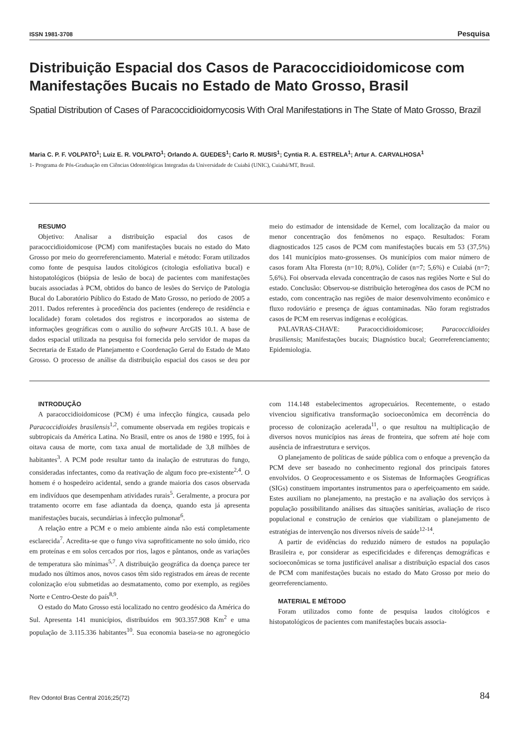ISSN 1981-3708 Pesquisa
Distribuição Espacial dos Casos de Paracoccidioidomicose com Manifestações Bucais no Estado de Mato Grosso, Brasil
Spatial Distribution of Cases of Paracoccidioidomycosis With Oral Manifestations in The State of Mato Grosso, Brazil
Maria C. P. F. VOLPATO<sup>1</sup>; Luiz E. R. VOLPATO<sup>1</sup>; Orlando A. GUEDES<sup>1</sup>; Carlo R. MUSIS<sup>1</sup>; Cyntia R. A. ESTRELA<sup>1</sup>; Artur A. CARVALHOSA<sup>1</sup>
1- Programa de Pós-Graduação em Ciências Odontológicas Integradas da Universidade de Cuiabá (UNIC), Cuiabá/MT, Brasil.
RESUMO
Objetivo: Analisar a distribuição espacial dos casos de paracoccidioidomicose (PCM) com manifestações bucais no estado do Mato Grosso por meio do georreferenciamento. Material e método: Foram utilizados como fonte de pesquisa laudos citológicos (citologia esfoliativa bucal) e histopatológicos (biópsia de lesão de boca) de pacientes com manifestações bucais associadas à PCM, obtidos do banco de lesões do Serviço de Patologia Bucal do Laboratório Público do Estado de Mato Grosso, no período de 2005 a 2011. Dados referentes à procedência dos pacientes (endereço de residência e localidade) foram coletados dos registros e incorporados ao sistema de informações geográficas com o auxílio do software ArcGIS 10.1. A base de dados espacial utilizada na pesquisa foi fornecida pelo servidor de mapas da Secretaria de Estado de Planejamento e Coordenação Geral do Estado de Mato Grosso. O processo de análise da distribuição espacial dos casos se deu por meio do estimador de intensidade de Kernel, com localização da maior ou menor concentração dos fenômenos no espaço. Resultados: Foram diagnosticados 125 casos de PCM com manifestações bucais em 53 (37,5%) dos 141 municípios mato-grossenses. Os municípios com maior número de casos foram Alta Floresta (n=10; 8,0%), Colíder (n=7; 5,6%) e Cuiabá (n=7; 5,6%). Foi observada elevada concentração de casos nas regiões Norte e Sul do estado. Conclusão: Observou-se distribuição heterogênea dos casos de PCM no estado, com concentração nas regiões de maior desenvolvimento econômico e fluxo rodoviário e presença de águas contaminadas. Não foram registrados casos de PCM em reservas indígenas e ecológicas.
PALAVRAS-CHAVE: Paracoccidioidomicose; Paracoccidioides brasiliensis; Manifestações bucais; Diagnóstico bucal; Georreferenciamento; Epidemiologia.
INTRODUÇÃO
A paracoccidioidomicose (PCM) é uma infecção fúngica, causada pelo Paracoccidioides brasilensis<sup>1,2</sup>, comumente observada em regiões tropicais e subtropicais da América Latina. No Brasil, entre os anos de 1980 e 1995, foi à oitava causa de morte, com taxa anual de mortalidade de 3,8 milhões de habitantes<sup>3</sup>. A PCM pode resultar tanto da inalação de estruturas do fungo, consideradas infectantes, como da reativação de algum foco pre-existente<sup>2,4</sup>. O homem é o hospedeiro acidental, sendo a grande maioria dos casos observada em indivíduos que desempenham atividades rurais<sup>5</sup>. Geralmente, a procura por tratamento ocorre em fase adiantada da doença, quando esta já apresenta manifestações bucais, secundárias à infecção pulmonar<sup>6</sup>.
A relação entre a PCM e o meio ambiente ainda não está completamente esclarecida<sup>7</sup>. Acredita-se que o fungo viva saprofiticamente no solo úmido, rico em proteínas e em solos cercados por rios, lagos e pântanos, onde as variações de temperatura são mínimas<sup>5,7</sup>. A distribuição geográfica da doença parece ter mudado nos últimos anos, novos casos têm sido registrados em áreas de recente colonização e/ou submetidas ao desmatamento, como por exemplo, as regiões Norte e Centro-Oeste do país<sup>8,9</sup>.
O estado do Mato Grosso está localizado no centro geodésico da América do Sul. Apresenta 141 municípios, distribuídos em 903.357.908 Km<sup>2</sup> e uma população de 3.115.336 habitantes<sup>10</sup>. Sua economia baseia-se no agronegócio com 114.148 estabelecimentos agropecuários. Recentemente, o estado vivenciou significativa transformação socioeconômica em decorrência do processo de colonização acelerada<sup>11</sup>, o que resultou na multiplicação de diversos novos municípios nas áreas de fronteira, que sofrem até hoje com ausência de infraestrutura e serviços.
O planejamento de políticas de saúde pública com o enfoque a prevenção da PCM deve ser baseado no conhecimento regional dos principais fatores envolvidos. O Geoprocessamento e os Sistemas de Informações Geográficas (SIGs) constituem importantes instrumentos para o aperfeiçoamento em saúde. Estes auxiliam no planejamento, na prestação e na avaliação dos serviços à população possibilitando análises das situações sanitárias, avaliação de risco populacional e construção de cenários que viabilizam o planejamento de estratégias de intervenção nos diversos níveis de saúde<sup>12-14</sup>.
A partir de evidências do reduzido número de estudos na população Brasileira e, por considerar as especificidades e diferenças demográficas e socioeconômicas se torna justificável analisar a distribuição espacial dos casos de PCM com manifestações bucais no estado do Mato Grosso por meio do georreferenciamento.
MATERIAL E MÉTODO
Foram utilizados como fonte de pesquisa laudos citológicos e histopatológicos de pacientes com manifestações bucais associa-
Rev Odontol Bras Central 2016;25(72) 84